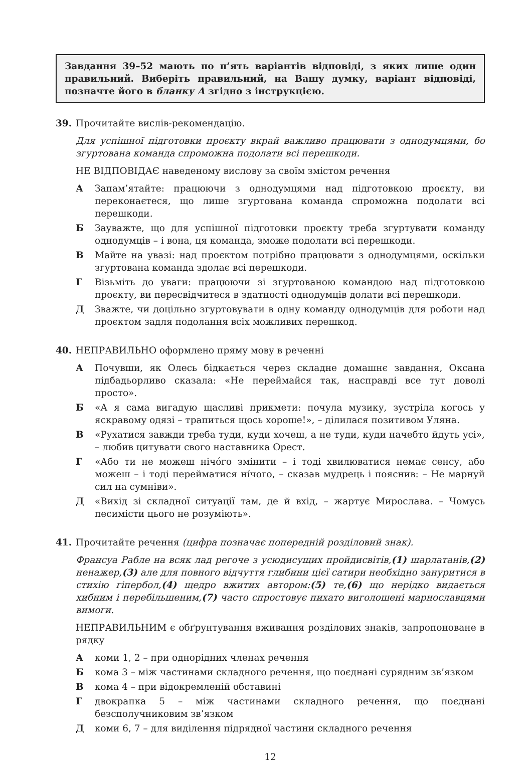Завдання 39–52 мають по п’ять варіантів відповіді, з яких лише один правильний. Виберіть правильний, на Вашу думку, варіант відповіді, позначте його в бланку А згідно з інструкцією.
39. Прочитайте вислів-рекомендацію.
Для успішної підготовки проєкту вкрай важливо працювати з однодумцями, бо згуртована команда спроможна подолати всі перешкоди.
НЕ ВІДПОВІДАЄ наведеному вислову за своїм змістом речення
А Запам’ятайте: працюючи з однодумцями над підготовкою проєкту, ви переконаєтеся, що лише згуртована команда спроможна подолати всі перешкоди.
Б Зауважте, що для успішної підготовки проєкту треба згуртувати команду однодумців – і вона, ця команда, зможе подолати всі перешкоди.
В Майте на увазі: над проєктом потрібно працювати з однодумцями, оскільки згуртована команда здолає всі перешкоди.
Г Візьміть до уваги: працюючи зі згуртованою командою над підготовкою проєкту, ви пересвідчитеся в здатності однодумців долати всі перешкоди.
Д Зважте, чи доцільно згуртовувати в одну команду однодумців для роботи над проєктом задля подолання всіх можливих перешкод.
40. НЕПРАВИЛЬНО оформлено пряму мову в реченні
А Почувши, як Олесь бідкається через складне домашнє завдання, Оксана підбадьорливо сказала: «Не переймайся так, насправді все тут доволі просто».
Б «А я сама вигадую щасливі прикмети: почула музику, зустріла когось у яскравому одязі – трапиться щось хороше!», – ділилася позитивом Уляна.
В «Рухатися завжди треба туди, куди хочеш, а не туди, куди начебто йдуть усі», – любив цитувати свого наставника Орест.
Г «Або ти не можеш нічóго змінити – і тоді хвилюватися немає сенсу, або можеш – і тоді перейматися нíчого, – сказав мудрець і пояснив: – Не марнуй сил на сумніви».
Д «Вихід зі складної ситуації там, де й вхід, – жартує Мирослава. – Чомусь песимісти цього не розуміють».
41. Прочитайте речення (цифра позначає попередній розділовий знак).
Франсуа Рабле на всяк лад регоче з усюдисущих пройдисвітів,(1) шарлатанів,(2) ненажер,(3) але для повного відчуття глибини цієї сатири необхідно зануритися в стихію гіпербол,(4) щедро вжитих автором:(5) те,(6) що нерідко видається хибним і перебільшеним,(7) часто спростовує пихато виголошені марнославцями вимоги.
НЕПРАВИЛЬНИМ є обґрунтування вживання розділових знаків, запропоноване в рядку
Акоми 1, 2 – при однорідних членах речення
Бкома 3 – між частинами складного речення, що поєднані сурядним зв’язком
Вкома 4 – при відокремленій обставині
Гдвокрапка 5 – між частинами складного речення, що поєднані безсполучниковим зв’язком
Дкоми 6, 7 – для виділення підрядної частини складного речення
12